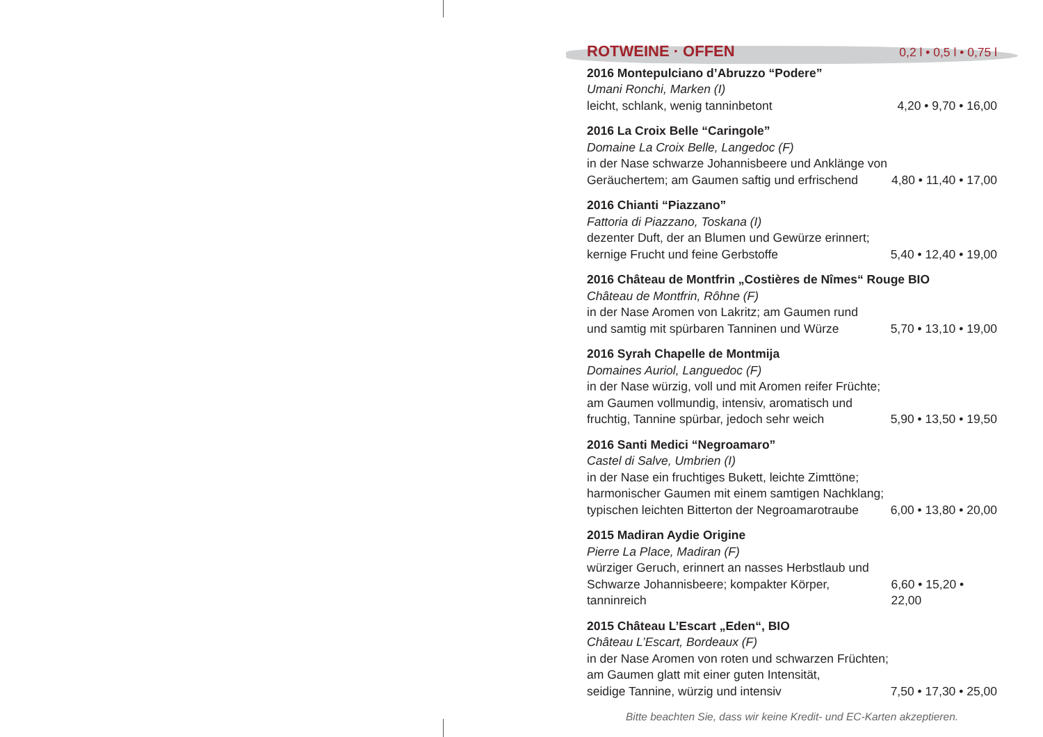ROTWEINE · OFFEN 0,2 l • 0,5 l • 0,75 l
2016 Montepulciano d’Abruzzo “Podere”
Umani Ronchi, Marken (I)
leicht, schlank, wenig tanninbetont 4,20 • 9,70 • 16,00
2016 La Croix Belle “Caringole”
Domaine La Croix Belle, Langedoc (F)
in der Nase schwarze Johannisbeere und Anklänge von
Geräuchertem; am Gaumen saftig und erfrischend 4,80 • 11,40 • 17,00
2016 Chianti “Piazzano”
Fattoria di Piazzano, Toskana (I)
dezenter Duft, der an Blumen und Gewürze erinnert;
kernige Frucht und feine Gerbstoffe 5,40 • 12,40 • 19,00
2016 Château de Montfrin „Costières de Nîmes“ Rouge BIO
Château de Montfrin, Rôhne (F)
in der Nase Aromen von Lakritz; am Gaumen rund
und samtig mit spürbaren Tanninen und Würze 5,70 • 13,10 • 19,00
2016 Syrah Chapelle de Montmija
Domaines Auriol, Languedoc (F)
in der Nase würzig, voll und mit Aromen reifer Früchte;
am Gaumen vollmundig, intensiv, aromatisch und
fruchtig, Tannine spürbar, jedoch sehr weich 5,90 • 13,50 • 19,50
2016 Santi Medici “Negroamaro”
Castel di Salve, Umbrien (I)
in der Nase ein fruchtiges Bukett, leichte Zimttöne;
harmonischer Gaumen mit einem samtigen Nachklang;
typischen leichten Bitterton der Negroamarotraube 6,00 • 13,80 • 20,00
2015 Madiran Aydie Origine
Pierre La Place, Madiran (F)
würziger Geruch, erinnert an nasses Herbstlaub und
Schwarze Johannisbeere; kompakter Körper, tanninreich 6,60 • 15,20 • 22,00
2015 Château L’Escart „Eden“, BIO
Château L’Escart, Bordeaux (F)
in der Nase Aromen von roten und schwarzen Früchten;
am Gaumen glatt mit einer guten Intensität,
seidige Tannine, würzig und intensiv 7,50 • 17,30 • 25,00
Bitte beachten Sie, dass wir keine Kredit- und EC-Karten akzeptieren.